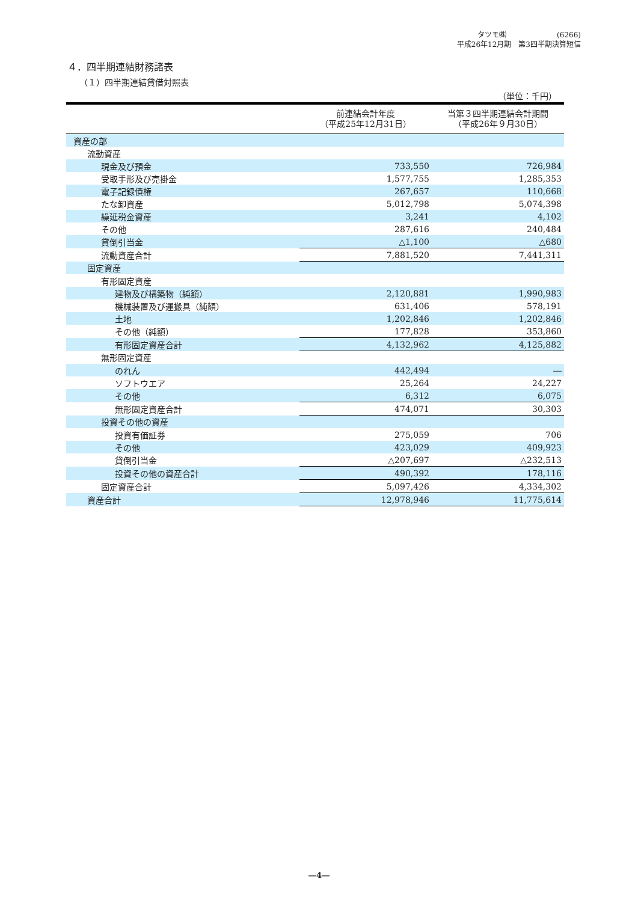タツモ㈱　　　　　　　(6266)
平成26年12月期　第3四半期決算短信
４．四半期連結財務諸表
（１）四半期連結貸借対照表
（単位：千円）
| | 前連結会計年度 （平成25年12月31日） | 当第３四半期連結会計期間 （平成26年９月30日） |
| --- | --- | --- |
| 資産の部 | | |
| 流動資産 | | |
| 現金及び預金 | 733,550 | 726,984 |
| 受取手形及び売掛金 | 1,577,755 | 1,285,353 |
| 電子記録債権 | 267,657 | 110,668 |
| たな卸資産 | 5,012,798 | 5,074,398 |
| 繰延税金資産 | 3,241 | 4,102 |
| その他 | 287,616 | 240,484 |
| 貸倒引当金 | △1,100 | △680 |
| 流動資産合計 | 7,881,520 | 7,441,311 |
| 固定資産 | | |
| 有形固定資産 | | |
| 建物及び構築物（純額） | 2,120,881 | 1,990,983 |
| 機械装置及び運搬具（純額） | 631,406 | 578,191 |
| 土地 | 1,202,846 | 1,202,846 |
| その他（純額） | 177,828 | 353,860 |
| 有形固定資産合計 | 4,132,962 | 4,125,882 |
| 無形固定資産 | | |
| のれん | 442,494 | ― |
| ソフトウエア | 25,264 | 24,227 |
| その他 | 6,312 | 6,075 |
| 無形固定資産合計 | 474,071 | 30,303 |
| 投資その他の資産 | | |
| 投資有価証券 | 275,059 | 706 |
| その他 | 423,029 | 409,923 |
| 貸倒引当金 | △207,697 | △232,513 |
| 投資その他の資産合計 | 490,392 | 178,116 |
| 固定資産合計 | 5,097,426 | 4,334,302 |
| 資産合計 | 12,978,946 | 11,775,614 |
―4―